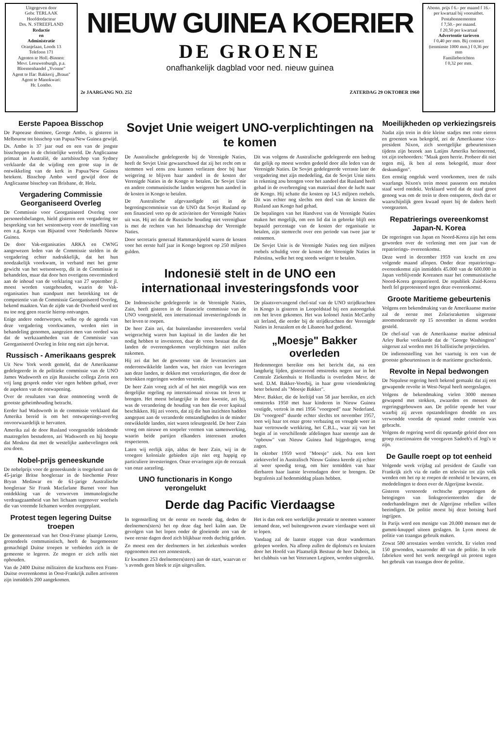Uitgegeven door
Gebr. TERLAAK
Hoofdredacteur
Drs. N. STREEFLAND
Redactie
en
Administratie
Oranjelaan, Loods 13
Telefoon 171
Agenten te Holl.-Binnen:
Mevr. Leeuwenburgh, p.a.
Bloemenhandel „Yvonne"
Agent te Ifar: Bakkerij „Braun"
Agent te Manokwari:
Hr. Lontho.
NIEUW GUINEA KOERIER
DE GROENE
onafhankelijk dagblad voor ned. nieuw guinea
2e JAARGANG NO. 252 ZATERDAG 29 OKTOBER 1960
Abonn. prijs f 6.- per maand f 16.- per kwartaal bij vooruitbet.
Postabonnementen
f 7,50.- per maand.
f 20,50 per kwartaal
Advertentie tarieven
f 0,40 per mm. Bij contract (tenminste 1000 mm.) f 0,36 per mm
Familieberichten
f 0,32 per mm.
Eerste Papoea Bisschop
De Papoease dominee, George Ambo, is gisteren in Melbourne tot bisschop van Papua/New Guinea gewijd.
Ds. Ambo is 37 jaar oud en een van de jongste bisschoppen in de christelijke wereld. De Anglicaanse primaat in Australië, de aartsbisschop van Sydney verklaarde dat de wijding een grote stap in de ontwikkeling van de kerk in Papua/New Guinea betekent. Bisschop Ambo werd gewijd door de Anglicaanse bisschop van Brisbane, dr. Holz.
Vergadering Commissie Georganiseerd Overleg
De Commissie voor Georganiseerd Overleg voor personeelsbelangen, hield gisteren een vergadering ter bespreking van het westontwerp voor de instelling van een z.g. Korps van Bijsatnd voor Nederlands Nieuw Guinea.
De door Vak-organisaties ARKA en CWNG aangewezen leden van de Commissie stelden in de vergadering echter nadrukkelijk, dat het hun noodzakelijk voorkwam, in verband met het grote gewicht van het wetsontwerp, dit in de Commissie te behandelen, maar dat door hen overigens onverminderd aan de inhoud van de verklaring van 27 september jl. moest worden vastgehouden, waarin de Vak-organisaties hun standpunt met betrekking tot de competentie van de Commissie Georganiseerd Overleg, bekend maakten. Van de zijde van de Overheid werd tot nu toe nog geen reactie hierop ontvangen.
Enige andere onderwerpen, welke op de agenda van deze vergadering voorkwamen, werden niet in behandeling genomen, aangezien men van oordeel was dat de werkzaamheden van de Commissie van Georganiseerd Overleg in feite nog niet zijn hervat.
Russisch - Amerikaans gesprek
Uit New York wordt gemeld, dat de Amerikaanse gedelegeerde in de politieke commissie van de UNO James Wadsworth en zijn Russische collega Zorin een vrij lang gesprek onder vier ogen hebben gehad, over de aspekten van de ontwapening.
Over de resultaten van deze ontmoeting wordt de grootste geheimhouding betracht.
Eerder had Wadsworth in de commissie verklaard dat Amerika bereid is om het ontwapenings-overleg onvoorwaardelijk te hervatten.
Amerika zal de door Rusland voorgestelde inleidende maatregelen bestuderen, zei Wadsworth en hij hoopte dat Moskou dat met de westelijke aanbevelingen ook zou doen.
Nobel-prijs geneeskunde
De nobelprijs voor de geneeskunde is toegekend aan de 45-jarige Britse hoogleraar in de biochemie Peter Bryan Medawar en de 61-jarige Australische hoogleraar Sir Frank Macfarlane Burnet voor hun ontdekking van de verworven immunologische verdraagzaamheid van het lichaam tegenover weefsels die van vreemde lichamen worden overgeplant.
Protest tegen legering Duitse troepen
De gemeenteraad van het Oost-Franse plaatsje Lorou, grotendeels communistisch, heeft de burgemeester gemachtigd Duitse troepen te verbieden zich in de gemeente te legeren. Ze mogen er zich zelfs niet ophouden.
Van de 2400 Duitse militairen die krachtens een Frans-Duitse overeenkomst in Oost-Frankrijk zullen arriveren zijn inmiddels 200 aangekomen.
Sovjet Unie weigert UNO-verplichtingen na te komen
De Australische gedelegeerde bij de Verenigde Naties, heeft de Sovjet Unie gewaarschuwd dat zij het recht om te stemmen wel eens zou kunnen verliezen door bij haar weigering te blijven haar aandeel in de kosten der Verenigde Naties in de Kongo te betalen. De Sovjet Unie en andere communistische landen weigeren hun aandeel in de kosten in Kongo te betalen.
De Australische afgevaardigde zei in de begrotingscommissie van de UNO dat Sovjet Rusland op een financieel veto op de activiteiten der Verenigde Naties uit was. Hij zei dat de Russische houding niet verenigbaar is met de rechten van het lidmaatschap der Verenigde Naties.
Door secretaris generaal Hammarskjoeld waren de kosten voor het eerste half jaar in Kongo begroot op 250 miljoen gulden.
Dit was volgens de Australische gedelegeerde een bedrag dat gelijk op moest worden gedeeld door alle leden van de Verenigde Naties. De Sovjet gedelegeerde verraste later de vergadering met zijn mededeling, dat de Sovjet Unie niets in rekening zou brengen voor het aandeel dat Rusland heeft gehad in de overbrenging van materiaal door de lucht naar de Kongo. Hij schatte die kosten op 14,5 miljoen roebels. Dit was echter nog slechts een deel van de kosten die Rusland aan Kongo had gehad.
De bepalingen van het Handvest van de Verenigde Naties maken het mogelijk, om een lid dat in gebreke blijft een bepaald percentage van de kosten der organisatie te betalen, zijn stemrecht over een periode van twee jaar te ontnemen.
De Sovjet Unie is de Verenigde Naties nog tien miljoen roebels schuldig voor de kosten der Verenigde Naties in Palestina, welke het nog steeds weigert te betalen.
Indonesië stelt in de UNO een internationaal investeringsfonds voor
De Indonesische gedelegeerde in de Verenigde Naties, Zain, heeft gisteren in de financiele commissie van de UNO voorgesteld, een internationaal investeringsfonds in het leven te roepen.
De heer Zain zei, dat buitenlandse investeerders veelal weigerachtig waren hun kapitaal in die landen die het nodig hebben te investeren, daar de vrees bestaat dat die landen de overeengekomen verplichtingen niet zullen nakomen.
Hij zei dat het de gewoonte van de leveranciers aan onderontwikkelde landen was, het risico van leveringen aan deze landen, te dekken met verzekeringen, die door de betrokken regeringen worden verstrekt.
De heer Zain vroeg zich af of het niet mogelijk was een dergelijke regeling op internationaal niveau tot leven te brengen. Het meest belangrijke in deze kwestie, zei hij, was de verandering de houding van hen die over kapitaal beschikken. Hij zei voorts, dat zij die hun inzichten hadden aangepast aan de veranderde omstandigheden in de minder ontwikkelde landen, niet waren teleurgesteld. De heer Zain vroeg om nieuwe en soepeler vormen van samenwerking, waarin beide partijen elkanders interessen zouden respecteren.
Laten wij eerlijk zijn, aldus de heer Zain, wij in de vroegere koloniale gebieden zijn niet erg happig op particuliere investeringen. Onze ervaringen zijn de oorzaak van onze aarzeling.
UNO functionaris in Kongo verongelukt
De plaatsvervangend chef-staf van de UNO strijdkrachten in Kongo is gisteren in Leopoldstad bij een autoongeluk om het leven gekomen. Het was kolonel Justin McCarthy uit Ierland, die eerder bij de strijdkrachten der Verenigde Naties in Jeruzalem en de Libanon had gediend.
„Moesje" Bakker overleden
Hedenmorgen bereikte ons het bericht dat, na een langdurig lijden, gisteravond omstreeks negen uur in het Centrale Ziekenhuis te Hollandia is overleden Mevr. de wed. D.M. Bakker-Voorbij, in haar grote vriendenkring beter bekend als "Moesje Bakker".
Mevr. Bakker, die de leeftijd van 58 jaar bereikte, en zich omstreeks 1950 met haar kinderen in Nieuw Guinea vestigde, vertrok in mei 1956 "voorgoed" naar Nederland. Dit "voorgoed" duurde echter slechts tot november 1957, toen wij haar tot onze grote verbazing en vreugde weer in haar vertrouwde werkkring, het C.B.L., waar zij van het begin af in verschillende afdelingen haar steentje aan de "opbouw" van Nieuw Guinea had bijgedragen, terug zagen.
In oktober 1959 werd "Moesje" ziek. Na een kort ziekteverlof in Australisch Nieuw Guinea keerde zij echter al weer spoedig terug, om hier temidden van haar dierbaren haar laatste levensdagen door te brengen. De begrafenis zal hedenmiddag plaats hebben.
Derde dag Pacific Vierdaagse
In tegenstelling tot de eerste en tweede dag, deden de deelnemers(sters) het op deze dag heel kalm aan. De gevolgen van het lopen onder de gloeiende zon van de twee eerste dagen deed zich blijkbaar reeds duchtig gelden.
Zo moest een der deelnemers in het ziekenhuis worden opgenomen met een zonnesteek.
Er kwamen 253 deelnemers(sters) aan de start, waarvan er 's avonds geen bleek te zijn uitgevallen.
Het is dan ook een werkelijke prestatie te noemen wanneer iemand deze, wel buitengewoon zware vierdaagse weet uit te lopen.
Vandaag zal de laatste etappe van deze wandermars gelopen worden. Na afloop zullen de diploma's en kruizen door het Hoofd van Plaatselijk Bestuur de heer Dubois, in het clubhuis van het Veteranen Legioen, worden uitgereikt.
Moeilijkheden op verkiezingsreis
Nadat zijn trein in drie kleine stadjes met rotte eieren en groenten was bekogeld, zei de Amerikaanse vice-president Nixon, zich soortgelijke gebeurtenissen tijdens zijn bezoek aan Latijns Amerika herinnerend, tot zijn toehoorders: "Maak geen herrie. Probeer dit niet tegen mij, ik ben al eens bekogeld, maar door deskundigen".
Een ernstig ongeluk werd voorkomen, toen de rails waarlangs Nixon's trein moest passeren een metalen staaf werd ontdekt. Verklaard werd dat de staaf groot genoeg was om de trein te doen ontsporen, doch dat er waarschijnlijk geen kwaad opzet bij de daders heeft voorgezeten.
Repatrierings overeenkomst Japan-N. Korea
De regeringen van Japan en Noord-Korea zijn het eens geworden over de verlening met een jaar van de repatrierings- overeenkomst.
Deze werd in december 1959 van kracht en zou volgende maand aflopen. Onder deze repatrierings-overeenkomst zijn inmiddels 45.000 van de 600.000 in Japan verblijvende Koreanen naar het communistische Noord-Korea gerepatrieerd. De republiek Zuid-Korea heeft fel geprotesteerd tegen deze overeenkomst.
Groote Maritieme gebeurtenis
Volgens een bekendmaking van de Amerikaanse marine zal de eerste met Zolarisraketten uitgeruste atoomonderzeeër op 15 november in dienst worden gesteld.
De chef-staf van de Amerikaanse marine admiraal Arley Burke verklaarde dat de "George Washington" uitgerust zal worden met 16 ballistische projectielen.
De indienststelling van het vaartuig is een van de grootste gebeurtenissen in de maritieme geschiedenis.
Revolte in Nepal bedwongen
De Nepalese regering heeft bekend gemaakt dat zij een gewapende revolte in West-Nepal heeft neergeslagen.
Volgens de bekendmaking vielen 3000 mensen gewapend met stokken, zwaarden en messen de regeringsgebouwen aan. De politie opende het vuur waarbij zij zeven opstandelingen doodde en zes verwondde voordat de opstand onder controle was gebracht.
Volgens de regering werd dit opstandje geleid door een groep reactionairen die voorgaven Sadoeh's of Jogi's te zijn.
De Gaulle roept op tot eenheid
Volgende week vrijdag zal president de Gaulle van Frankrijk zich via de radio en televisie tot zijn volk wenden om het op te roepen de eenheid te bewaren, en mededelingen te doen over de Algerijnse kwestie.
Gisteren verstoorde rechtsche groeperingen de betogingen van linksgeorienteerden die de onderhandelingen met de Algerijnse rebellen willen beeindigen. De politie moest bij deze botsing hard ingrijpen.
In Parijs werd een menigte van 20.000 mensen met de gummi-knuppel uiteen geslagen. In Lyon moest de politie van traangas gebruik maken.
Zowat 500 arrestaties werden verricht. Er vielen rond 150 gewonden, waaronder 40 van de politie. In vele fabrieken werd het werk neergelegd uit protest tegen het gebruik van traangas door de politie.